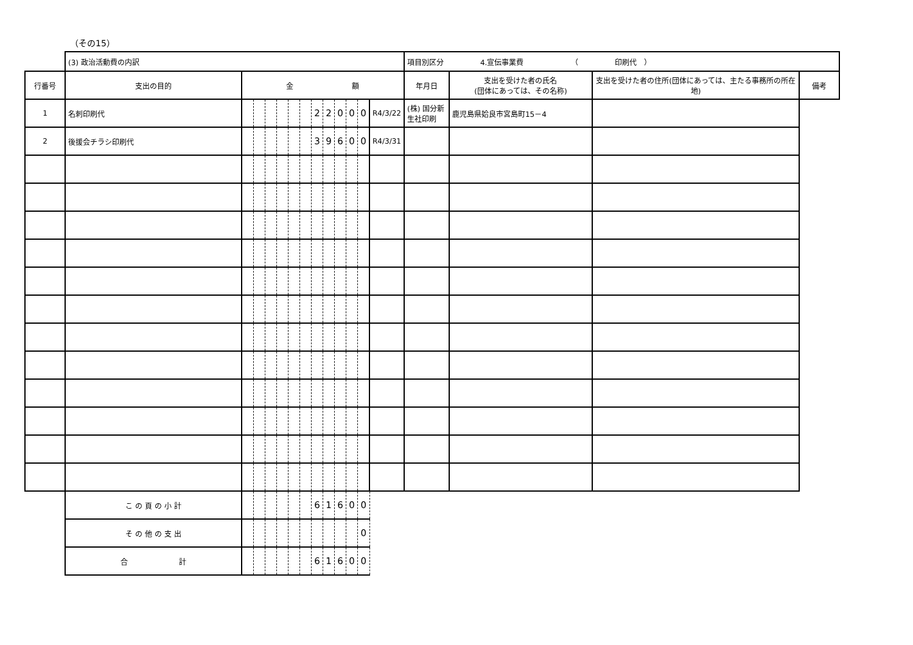（その15）
| | (3) 政治活動費の内訳 | | | | | | | | | | | | | 項目別区分 4.宣伝事業費 （ 印刷代 ） | | | |
| 行番号 | 支出の目的 | 金 額 | | | | | | | | | | | | 年月日 | 支出を受けた者の氏名 (団体にあっては、その名称) | 支出を受けた者の住所(団体にあっては、主たる事務所の所在地) | 備考 |
| 1 | 名刺印刷代 | | | | | | | 2 | 2 | 0 | 0 | 0 | | R4/3/22 | (株) 国分新生社印刷 | 鹿児島県姶良市宮島町15－4 | |
| 2 | 後援会チラシ印刷代 | | | | | | | 3 | 9 | 6 | 0 | 0 | | R4/3/31 | | | |
| | こ の 頁 の 小 計 | | | | | | | 6 | 1 | 6 | 0 | 0 | | | | | |
| | そ の 他 の 支 出 | | | | | | | | | | | 0 | | | | | |
| | 合 計 | | | | | | | 6 | 1 | 6 | 0 | 0 | | | | | |